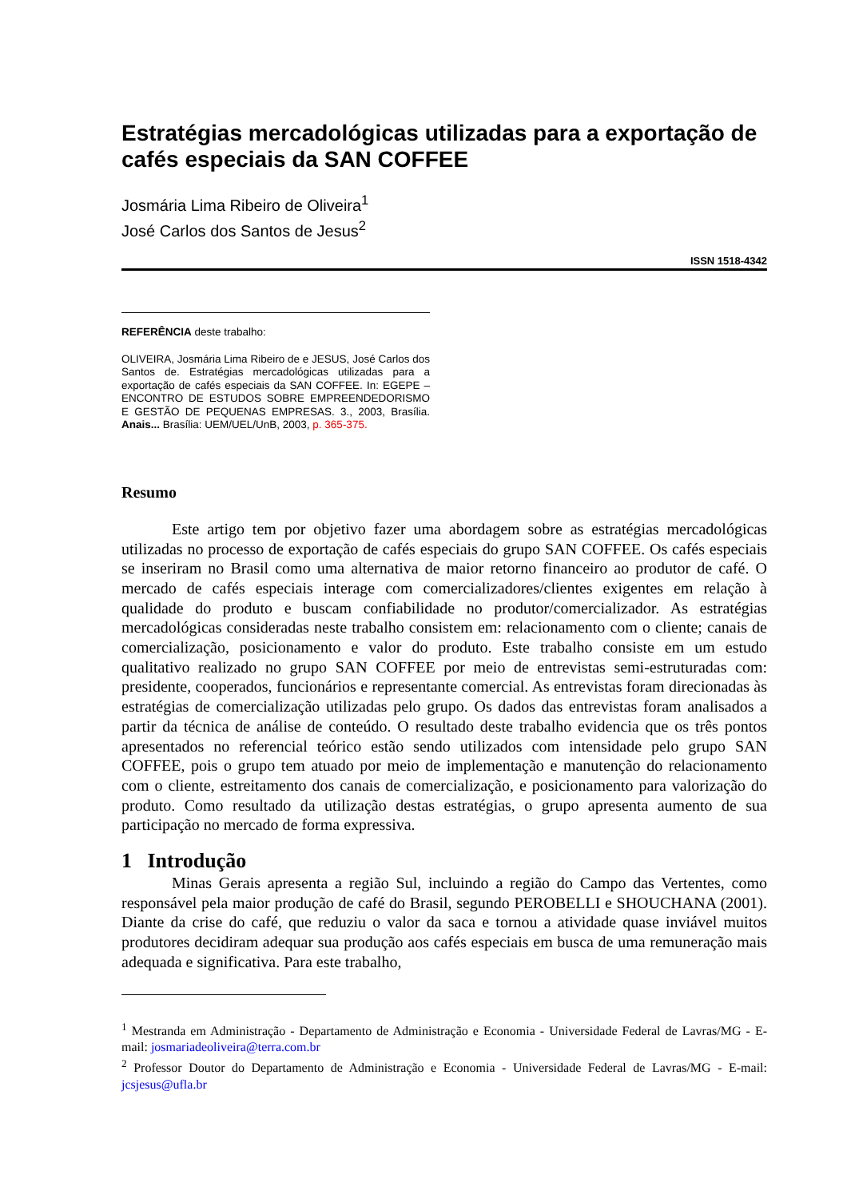Estratégias mercadológicas utilizadas para a exportação de cafés especiais da SAN COFFEE
Josmária Lima Ribeiro de Oliveira<sup>1</sup>
José Carlos dos Santos de Jesus<sup>2</sup>
ISSN 1518-4342
REFERÊNCIA deste trabalho:
OLIVEIRA, Josmária Lima Ribeiro de e JESUS, José Carlos dos Santos de. Estratégias mercadológicas utilizadas para a exportação de cafés especiais da SAN COFFEE. In: EGEPE – ENCONTRO DE ESTUDOS SOBRE EMPREENDEDORISMO E GESTÃO DE PEQUENAS EMPRESAS. 3., 2003, Brasília. Anais... Brasília: UEM/UEL/UnB, 2003, p. 365-375.
Resumo
Este artigo tem por objetivo fazer uma abordagem sobre as estratégias mercadológicas utilizadas no processo de exportação de cafés especiais do grupo SAN COFFEE. Os cafés especiais se inseriram no Brasil como uma alternativa de maior retorno financeiro ao produtor de café. O mercado de cafés especiais interage com comercializadores/clientes exigentes em relação à qualidade do produto e buscam confiabilidade no produtor/comercializador. As estratégias mercadológicas consideradas neste trabalho consistem em: relacionamento com o cliente; canais de comercialização, posicionamento e valor do produto. Este trabalho consiste em um estudo qualitativo realizado no grupo SAN COFFEE por meio de entrevistas semi-estruturadas com: presidente, cooperados, funcionários e representante comercial. As entrevistas foram direcionadas às estratégias de comercialização utilizadas pelo grupo. Os dados das entrevistas foram analisados a partir da técnica de análise de conteúdo. O resultado deste trabalho evidencia que os três pontos apresentados no referencial teórico estão sendo utilizados com intensidade pelo grupo SAN COFFEE, pois o grupo tem atuado por meio de implementação e manutenção do relacionamento com o cliente, estreitamento dos canais de comercialização, e posicionamento para valorização do produto. Como resultado da utilização destas estratégias, o grupo apresenta aumento de sua participação no mercado de forma expressiva.
1 Introdução
Minas Gerais apresenta a região Sul, incluindo a região do Campo das Vertentes, como responsável pela maior produção de café do Brasil, segundo PEROBELLI e SHOUCHANA (2001). Diante da crise do café, que reduziu o valor da saca e tornou a atividade quase inviável muitos produtores decidiram adequar sua produção aos cafés especiais em busca de uma remuneração mais adequada e significativa. Para este trabalho,
<sup>1</sup> Mestranda em Administração - Departamento de Administração e Economia - Universidade Federal de Lavras/MG - E-mail: josmariadeoliveira@terra.com.br
<sup>2</sup> Professor Doutor do Departamento de Administração e Economia - Universidade Federal de Lavras/MG - E-mail: jcsjesus@ufla.br